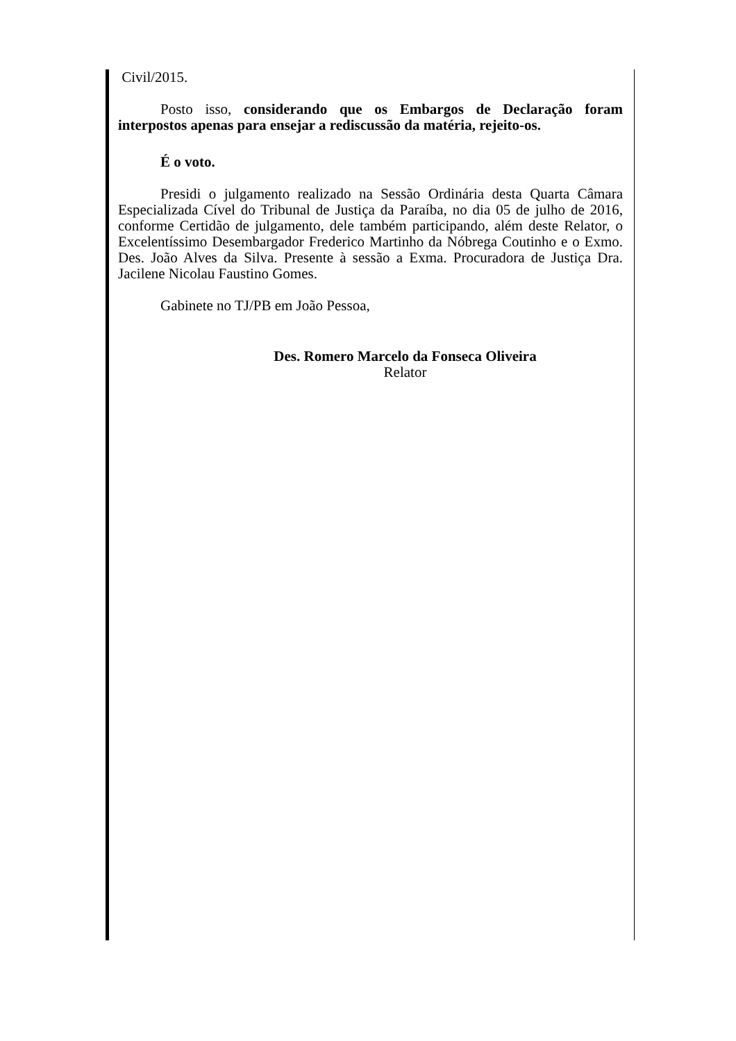Civil/2015.
Posto isso, considerando que os Embargos de Declaração foram interpostos apenas para ensejar a rediscussão da matéria, rejeito-os.
É o voto.
Presidi o julgamento realizado na Sessão Ordinária desta Quarta Câmara Especializada Cível do Tribunal de Justiça da Paraíba, no dia 05 de julho de 2016, conforme Certidão de julgamento, dele também participando, além deste Relator, o Excelentíssimo Desembargador Frederico Martinho da Nóbrega Coutinho e o Exmo. Des. João Alves da Silva. Presente à sessão a Exma. Procuradora de Justiça Dra. Jacilene Nicolau Faustino Gomes.
Gabinete no TJ/PB em João Pessoa,
Des. Romero Marcelo da Fonseca Oliveira
Relator